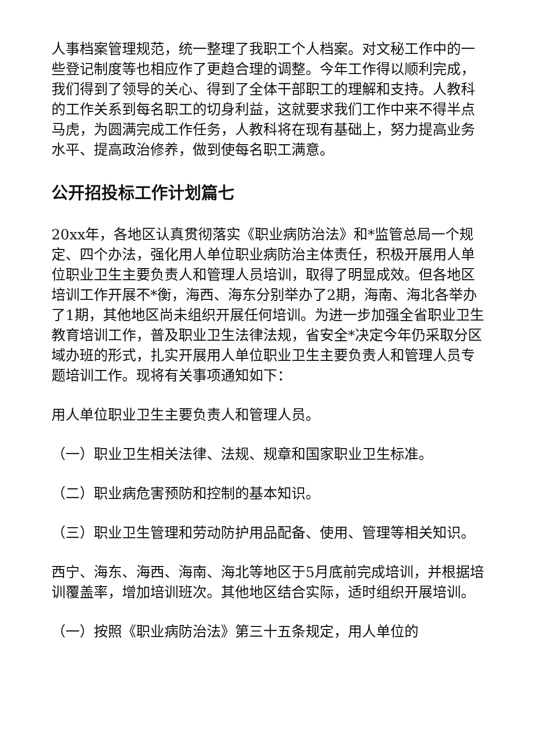人事档案管理规范，统一整理了我职工个人档案。对文秘工作中的一些登记制度等也相应作了更趋合理的调整。今年工作得以顺利完成，我们得到了领导的关心、得到了全体干部职工的理解和支持。人教科的工作关系到每名职工的切身利益，这就要求我们工作中来不得半点马虎，为圆满完成工作任务，人教科将在现有基础上，努力提高业务水平、提高政治修养，做到使每名职工满意。
公开招投标工作计划篇七
20xx年，各地区认真贯彻落实《职业病防治法》和*监管总局一个规定、四个办法，强化用人单位职业病防治主体责任，积极开展用人单位职业卫生主要负责人和管理人员培训，取得了明显成效。但各地区培训工作开展不*衡，海西、海东分别举办了2期，海南、海北各举办了1期，其他地区尚未组织开展任何培训。为进一步加强全省职业卫生教育培训工作，普及职业卫生法律法规，省安全*决定今年仍采取分区域办班的形式，扎实开展用人单位职业卫生主要负责人和管理人员专题培训工作。现将有关事项通知如下：
用人单位职业卫生主要负责人和管理人员。
（一）职业卫生相关法律、法规、规章和国家职业卫生标准。
（二）职业病危害预防和控制的基本知识。
（三）职业卫生管理和劳动防护用品配备、使用、管理等相关知识。
西宁、海东、海西、海南、海北等地区于5月底前完成培训，并根据培训覆盖率，增加培训班次。其他地区结合实际，适时组织开展培训。
（一）按照《职业病防治法》第三十五条规定，用人单位的